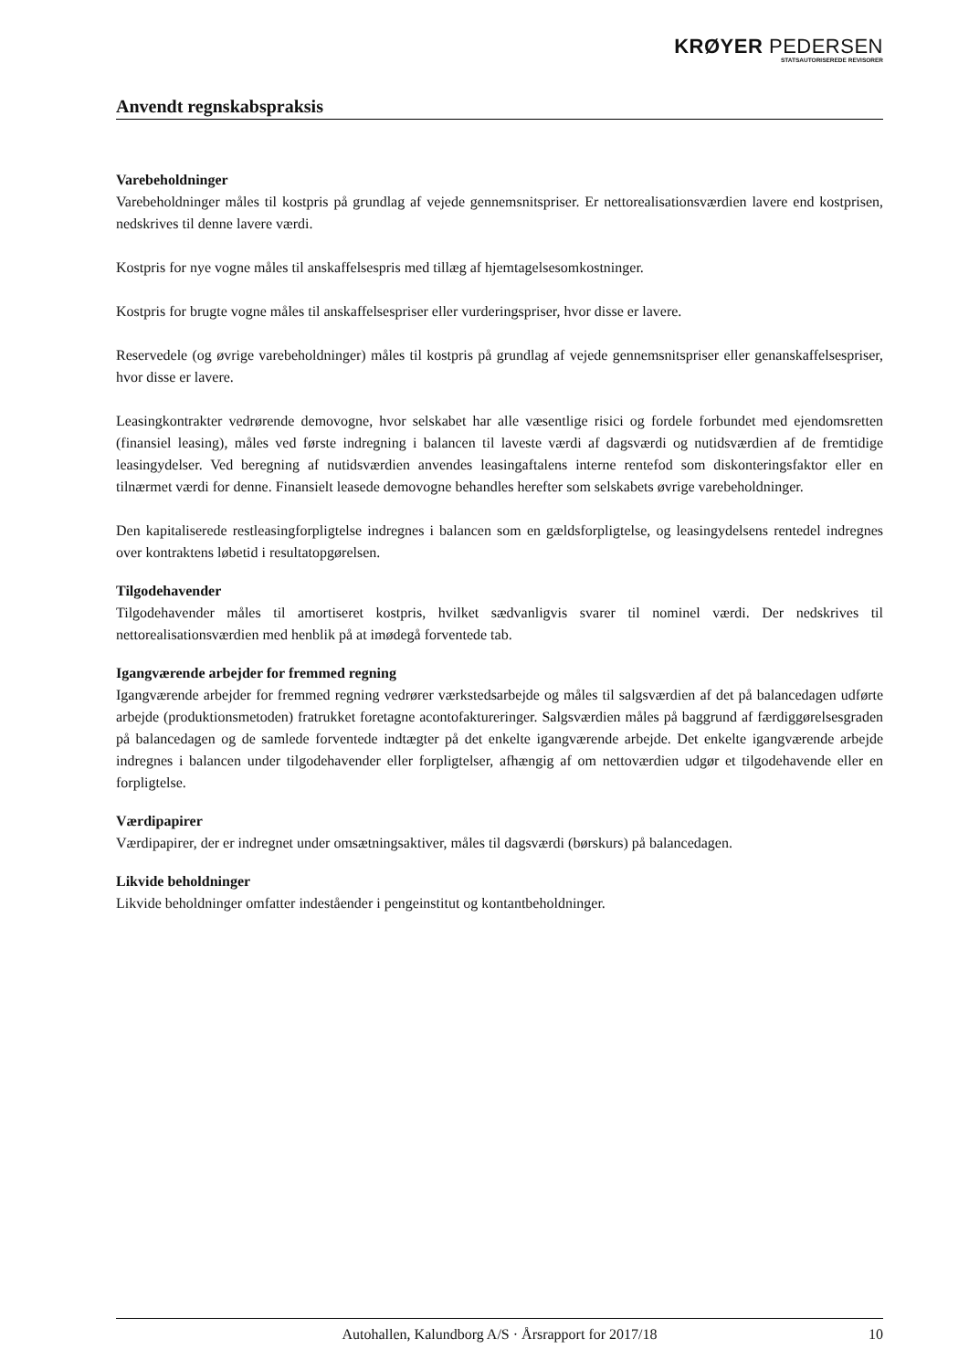KRØYER PEDERSEN
STATSAUTORISEREDE REVISORER
Anvendt regnskabspraksis
Varebeholdninger
Varebeholdninger måles til kostpris på grundlag af vejede gennemsnitspriser. Er nettorealisationsværdien lavere end kostprisen, nedskrives til denne lavere værdi.
Kostpris for nye vogne måles til anskaffelsespris med tillæg af hjemtagelsesomkostninger.
Kostpris for brugte vogne måles til anskaffelsespriser eller vurderingspriser, hvor disse er lavere.
Reservedele (og øvrige varebeholdninger) måles til kostpris på grundlag af vejede gennemsnitspriser eller genanskaffelsespriser, hvor disse er lavere.
Leasingkontrakter vedrørende demovogne, hvor selskabet har alle væsentlige risici og fordele forbundet med ejendomsretten (finansiel leasing), måles ved første indregning i balancen til laveste værdi af dagsværdi og nutidsværdien af de fremtidige leasingydelser. Ved beregning af nutidsværdien anvendes leasingaftalens interne rentefod som diskonteringsfaktor eller en tilnærmet værdi for denne. Finansielt leasede demovogne behandles herefter som selskabets øvrige varebeholdninger.
Den kapitaliserede restleasingforpligtelse indregnes i balancen som en gældsforpligtelse, og leasingydelsens rentedel indregnes over kontraktens løbetid i resultatopgørelsen.
Tilgodehavender
Tilgodehavender måles til amortiseret kostpris, hvilket sædvanligvis svarer til nominel værdi. Der nedskrives til nettorealisationsværdien med henblik på at imødegå forventede tab.
Igangværende arbejder for fremmed regning
Igangværende arbejder for fremmed regning vedrører værkstedsarbejde og måles til salgsværdien af det på balancedagen udførte arbejde (produktionsmetoden) fratrukket foretagne acontofaktureringer. Salgsværdien måles på baggrund af færdiggørelsesgraden på balancedagen og de samlede forventede indtægter på det enkelte igangværende arbejde. Det enkelte igangværende arbejde indregnes i balancen under tilgodehavender eller forpligtelser, afhængig af om nettoværdien udgør et tilgodehavende eller en forpligtelse.
Værdipapirer
Værdipapirer, der er indregnet under omsætningsaktiver, måles til dagsværdi (børskurs) på balancedagen.
Likvide beholdninger
Likvide beholdninger omfatter indeståender i pengeinstitut og kontantbeholdninger.
Autohallen, Kalundborg A/S · Årsrapport for 2017/18 10